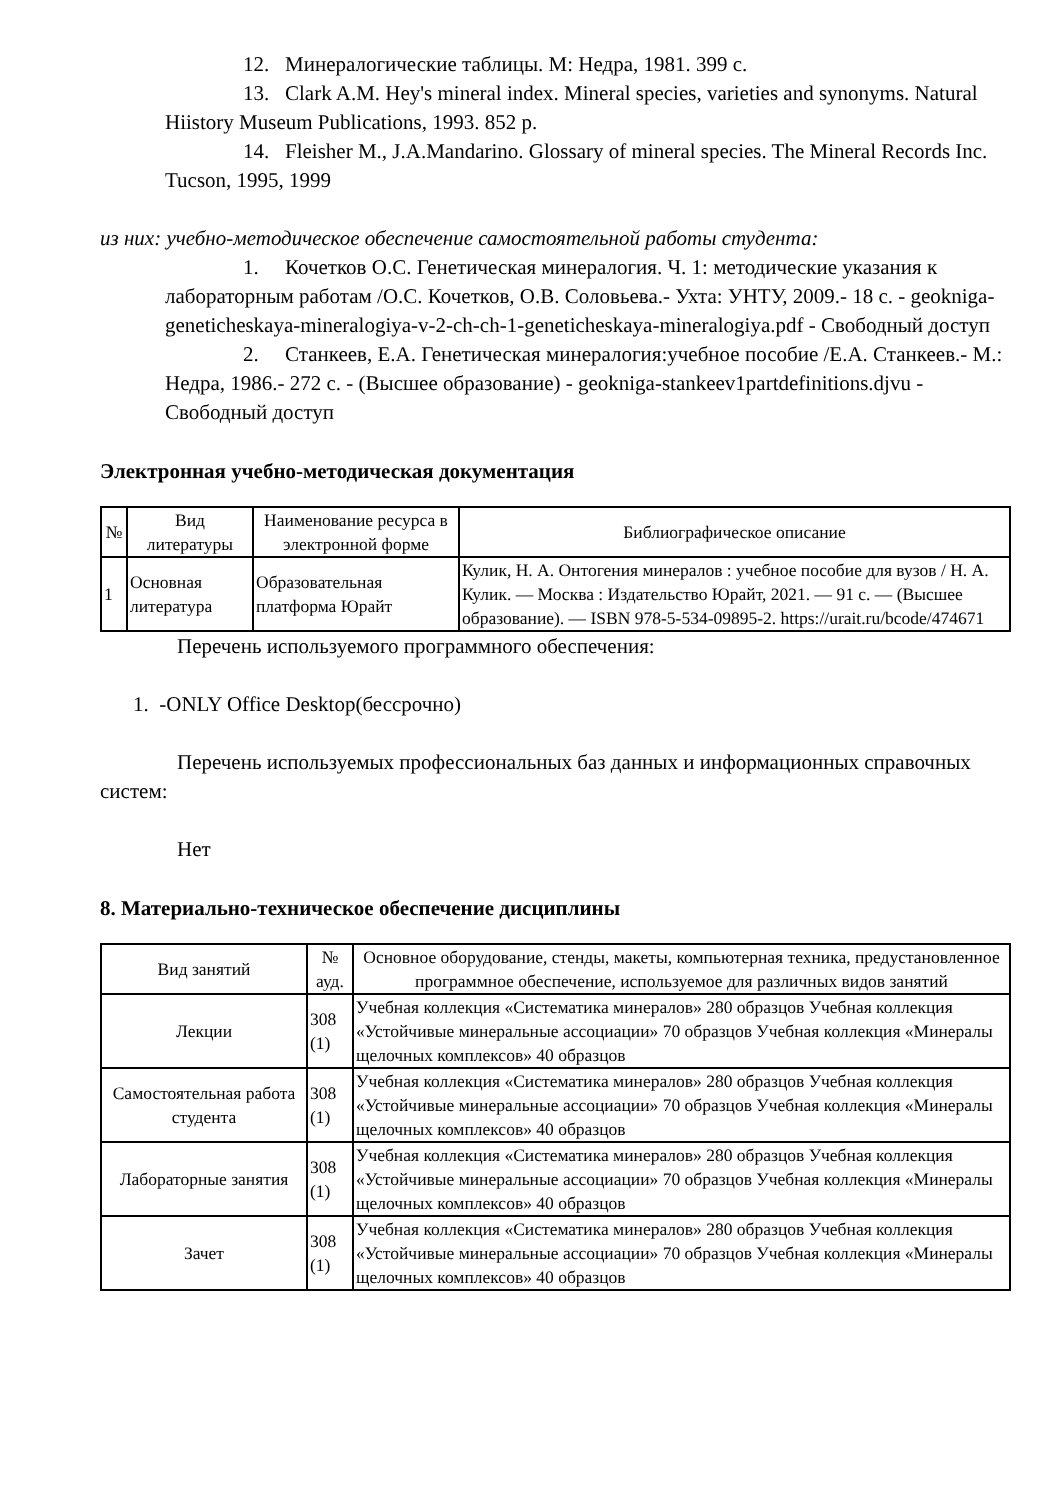12. Минералогические таблицы. М: Недра, 1981. 399 с.
13. Clark A.M. Hey's mineral index. Mineral species, varieties and synonyms. Natural Hiistory Museum Publications, 1993. 852 p.
14. Fleisher M., J.A.Mandarino. Glossary of mineral species. The Mineral Records Inc. Tucson, 1995, 1999
из них: учебно-методическое обеспечение самостоятельной работы студента:
1. Кочетков О.С. Генетическая минералогия. Ч. 1: методические указания к лабораторным работам /О.С. Кочетков, О.В. Соловьева.- Ухта: УНТУ, 2009.- 18 с. - geokniga-geneticheskaya-mineralogiya-v-2-ch-ch-1-geneticheskaya-mineralogiya.pdf - Свободный доступ
2. Станкеев, Е.А. Генетическая минералогия:учебное пособие /Е.А. Станкеев.- М.: Недра, 1986.- 272 с. - (Высшее образование) - geokniga-stankeev1partdefinitions.djvu - Свободный доступ
Электронная учебно-методическая документация
| № | Вид литературы | Наименование ресурса в электронной форме | Библиографическое описание |
| --- | --- | --- | --- |
| 1 | Основная литература | Образовательная платформа Юрайт | Кулик, Н. А. Онтогения минералов : учебное пособие для вузов / Н. А. Кулик. — Москва : Издательство Юрайт, 2021. — 91 с. — (Высшее образование). — ISBN 978-5-534-09895-2. https://urait.ru/bcode/474671 |
Перечень используемого программного обеспечения:
1. -ONLY Office Desktop(бессрочно)
Перечень используемых профессиональных баз данных и информационных справочных систем:
Нет
8. Материально-техническое обеспечение дисциплины
| Вид занятий | № ауд. | Основное оборудование, стенды, макеты, компьютерная техника, предустановленное программное обеспечение, используемое для различных видов занятий |
| --- | --- | --- |
| Лекции | 308 (1) | Учебная коллекция «Систематика минералов» 280 образцов Учебная коллекция «Устойчивые минеральные ассоциации» 70 образцов Учебная коллекция «Минералы щелочных комплексов» 40 образцов |
| Самостоятельная работа студента | 308 (1) | Учебная коллекция «Систематика минералов» 280 образцов Учебная коллекция «Устойчивые минеральные ассоциации» 70 образцов Учебная коллекция «Минералы щелочных комплексов» 40 образцов |
| Лабораторные занятия | 308 (1) | Учебная коллекция «Систематика минералов» 280 образцов Учебная коллекция «Устойчивые минеральные ассоциации» 70 образцов Учебная коллекция «Минералы щелочных комплексов» 40 образцов |
| Зачет | 308 (1) | Учебная коллекция «Систематика минералов» 280 образцов Учебная коллекция «Устойчивые минеральные ассоциации» 70 образцов Учебная коллекция «Минералы щелочных комплексов» 40 образцов |